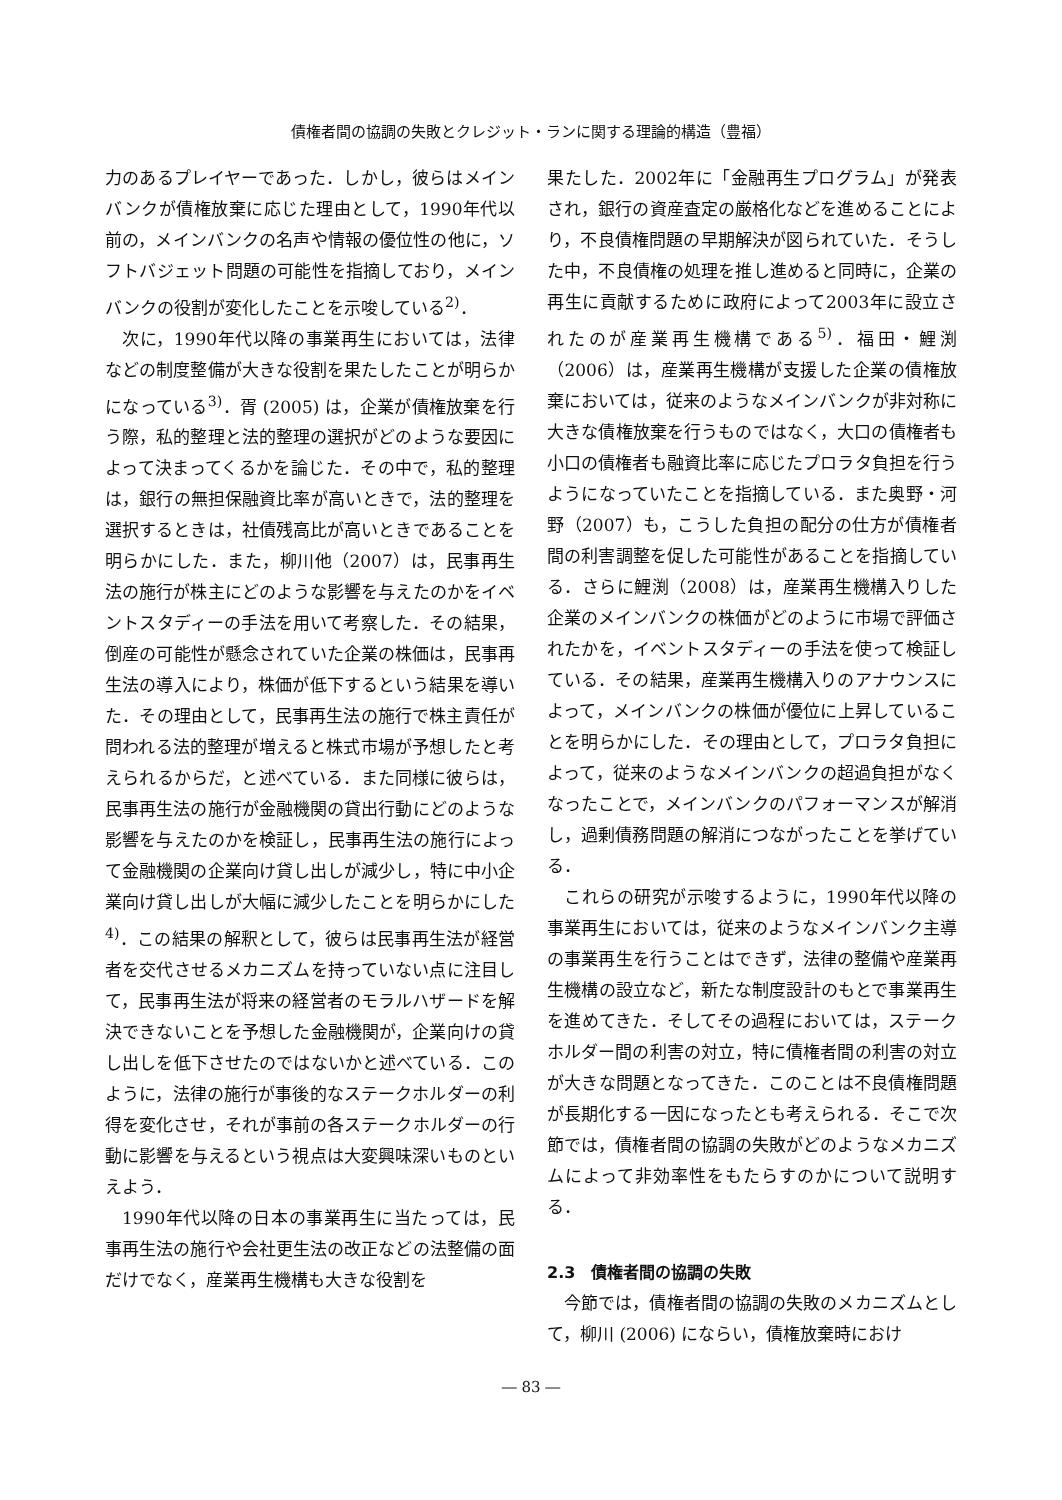債権者間の協調の失敗とクレジット・ランに関する理論的構造（豊福）
力のあるプレイヤーであった．しかし，彼らはメインバンクが債権放棄に応じた理由として，1990年代以前の，メインバンクの名声や情報の優位性の他に，ソフトバジェット問題の可能性を指摘しており，メインバンクの役割が変化したことを示唆している<sup>2)</sup>．
次に，1990年代以降の事業再生においては，法律などの制度整備が大きな役割を果たしたことが明らかになっている<sup>3)</sup>．胥 (2005) は，企業が債権放棄を行う際，私的整理と法的整理の選択がどのような要因によって決まってくるかを論じた．その中で，私的整理は，銀行の無担保融資比率が高いときで，法的整理を選択するときは，社債残高比が高いときであることを明らかにした．また，柳川他（2007）は，民事再生法の施行が株主にどのような影響を与えたのかをイベントスタディーの手法を用いて考察した．その結果，倒産の可能性が懸念されていた企業の株価は，民事再生法の導入により，株価が低下するという結果を導いた．その理由として，民事再生法の施行で株主責任が問われる法的整理が増えると株式市場が予想したと考えられるからだ，と述べている．また同様に彼らは，民事再生法の施行が金融機関の貸出行動にどのような影響を与えたのかを検証し，民事再生法の施行によって金融機関の企業向け貸し出しが減少し，特に中小企業向け貸し出しが大幅に減少したことを明らかにした<sup>4)</sup>．この結果の解釈として，彼らは民事再生法が経営者を交代させるメカニズムを持っていない点に注目して，民事再生法が将来の経営者のモラルハザードを解決できないことを予想した金融機関が，企業向けの貸し出しを低下させたのではないかと述べている．このように，法律の施行が事後的なステークホルダーの利得を変化させ，それが事前の各ステークホルダーの行動に影響を与えるという視点は大変興味深いものといえよう．
1990年代以降の日本の事業再生に当たっては，民事再生法の施行や会社更生法の改正などの法整備の面だけでなく，産業再生機構も大きな役割を
果たした．2002年に「金融再生プログラム」が発表され，銀行の資産査定の厳格化などを進めることにより，不良債権問題の早期解決が図られていた．そうした中，不良債権の処理を推し進めると同時に，企業の再生に貢献するために政府によって2003年に設立されたのが産業再生機構である<sup>5)</sup>．福田・鯉渕（2006）は，産業再生機構が支援した企業の債権放棄においては，従来のようなメインバンクが非対称に大きな債権放棄を行うものではなく，大口の債権者も小口の債権者も融資比率に応じたプロラタ負担を行うようになっていたことを指摘している．また奥野・河野（2007）も，こうした負担の配分の仕方が債権者間の利害調整を促した可能性があることを指摘している．さらに鯉渕（2008）は，産業再生機構入りした企業のメインバンクの株価がどのように市場で評価されたかを，イベントスタディーの手法を使って検証している．その結果，産業再生機構入りのアナウンスによって，メインバンクの株価が優位に上昇していることを明らかにした．その理由として，プロラタ負担によって，従来のようなメインバンクの超過負担がなくなったことで，メインバンクのパフォーマンスが解消し，過剰債務問題の解消につながったことを挙げている．
これらの研究が示唆するように，1990年代以降の事業再生においては，従来のようなメインバンク主導の事業再生を行うことはできず，法律の整備や産業再生機構の設立など，新たな制度設計のもとで事業再生を進めてきた．そしてその過程においては，ステークホルダー間の利害の対立，特に債権者間の利害の対立が大きな問題となってきた．このことは不良債権問題が長期化する一因になったとも考えられる．そこで次節では，債権者間の協調の失敗がどのようなメカニズムによって非効率性をもたらすのかについて説明する．
2.3　債権者間の協調の失敗
今節では，債権者間の協調の失敗のメカニズムとして，柳川 (2006) にならい，債権放棄時におけ
― 83 ―